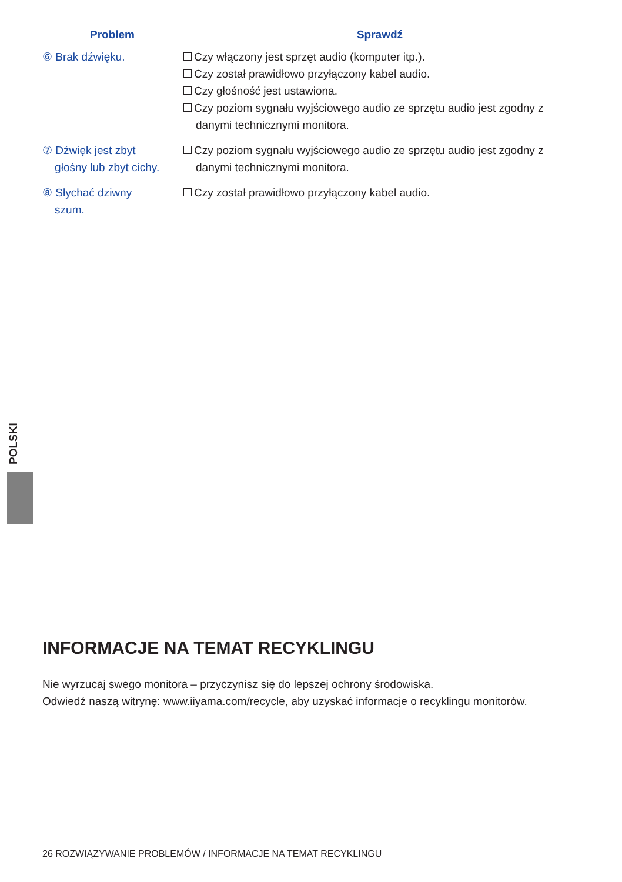| Problem | Sprawdź |
| --- | --- |
| ⑥ Brak dźwięku. | Czy włączony jest sprzęt audio (komputer itp.). Czy został prawidłowo przyłączony kabel audio. Czy głośność jest ustawiona. Czy poziom sygnału wyjściowego audio ze sprzętu audio jest zgodny z danymi technicznymi monitora. |
| ⑦ Dźwięk jest zbyt głośny lub zbyt cichy. | Czy poziom sygnału wyjściowego audio ze sprzętu audio jest zgodny z danymi technicznymi monitora. |
| ⑧ Słychać dziwny szum. | Czy został prawidłowo przyłączony kabel audio. |
POLSKI
INFORMACJE NA TEMAT RECYKLINGU
Nie wyrzucaj swego monitora – przyczynisz się do lepszej ochrony środowiska.
Odwiedź naszą witrynę: www.iiyama.com/recycle, aby uzyskać informacje o recyklingu monitorów.
26 ROZWIĄZYWANIE PROBLEMÓW / INFORMACJE NA TEMAT RECYKLINGU